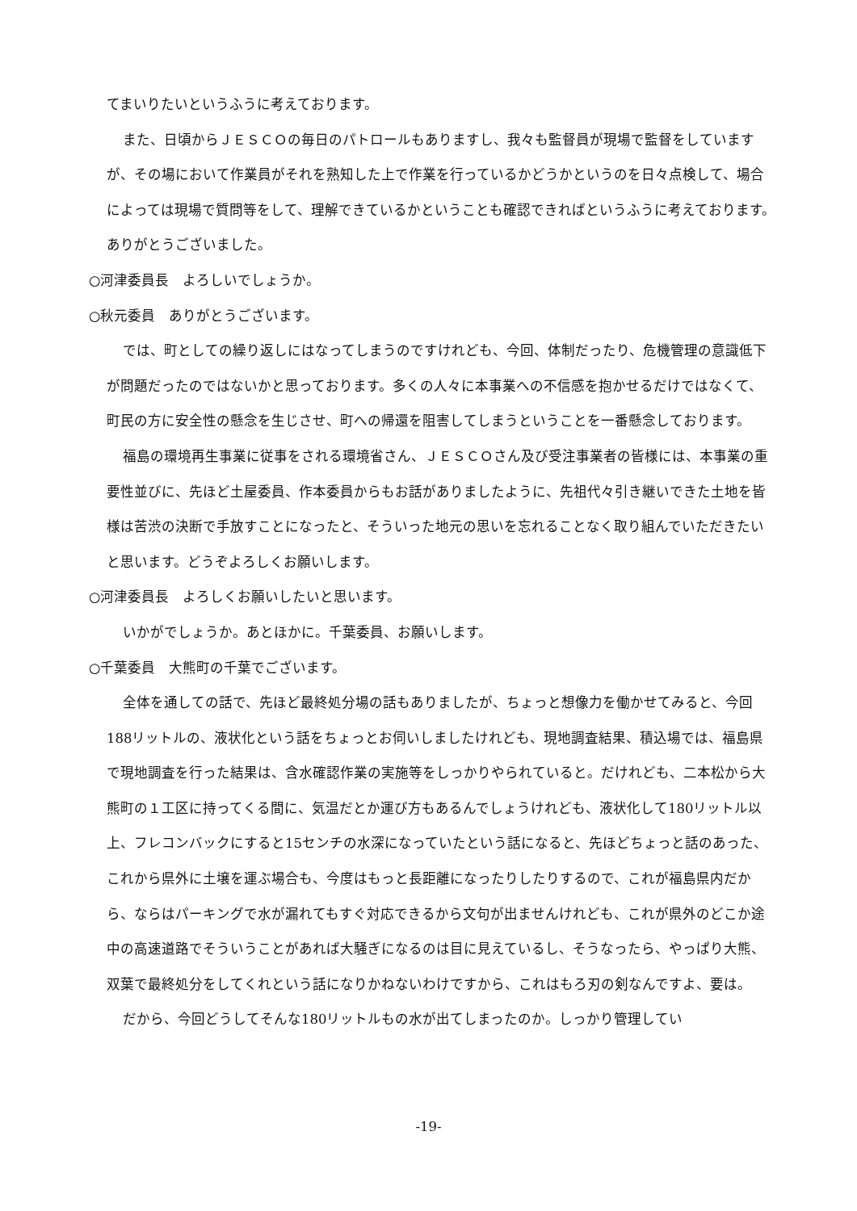てまいりたいというふうに考えております。
また、日頃からＪＥＳＣＯの毎日のパトロールもありますし、我々も監督員が現場で監督をしていますが、その場において作業員がそれを熟知した上で作業を行っているかどうかというのを日々点検して、場合によっては現場で質問等をして、理解できているかということも確認できればというふうに考えております。ありがとうございました。
○河津委員長　よろしいでしょうか。
○秋元委員　ありがとうございます。
では、町としての繰り返しにはなってしまうのですけれども、今回、体制だったり、危機管理の意識低下が問題だったのではないかと思っております。多くの人々に本事業への不信感を抱かせるだけではなくて、町民の方に安全性の懸念を生じさせ、町への帰還を阻害してしまうということを一番懸念しております。
福島の環境再生事業に従事をされる環境省さん、ＪＥＳＣＯさん及び受注事業者の皆様には、本事業の重要性並びに、先ほど土屋委員、作本委員からもお話がありましたように、先祖代々引き継いできた土地を皆様は苦渋の決断で手放すことになったと、そういった地元の思いを忘れることなく取り組んでいただきたいと思います。どうぞよろしくお願いします。
○河津委員長　よろしくお願いしたいと思います。
いかがでしょうか。あとほかに。千葉委員、お願いします。
○千葉委員　大熊町の千葉でございます。
全体を通しての話で、先ほど最終処分場の話もありましたが、ちょっと想像力を働かせてみると、今回188リットルの、液状化という話をちょっとお伺いしましたけれども、現地調査結果、積込場では、福島県で現地調査を行った結果は、含水確認作業の実施等をしっかりやられていると。だけれども、二本松から大熊町の１工区に持ってくる間に、気温だとか運び方もあるんでしょうけれども、液状化して180リットル以上、フレコンバックにすると15センチの水深になっていたという話になると、先ほどちょっと話のあった、これから県外に土壌を運ぶ場合も、今度はもっと長距離になったりしたりするので、これが福島県内だから、ならはパーキングで水が漏れてもすぐ対応できるから文句が出ませんけれども、これが県外のどこか途中の高速道路でそういうことがあれば大騒ぎになるのは目に見えているし、そうなったら、やっぱり大熊、双葉で最終処分をしてくれという話になりかねないわけですから、これはもろ刃の剣なんですよ、要は。
だから、今回どうしてそんな180リットルもの水が出てしまったのか。しっかり管理してい
-19-